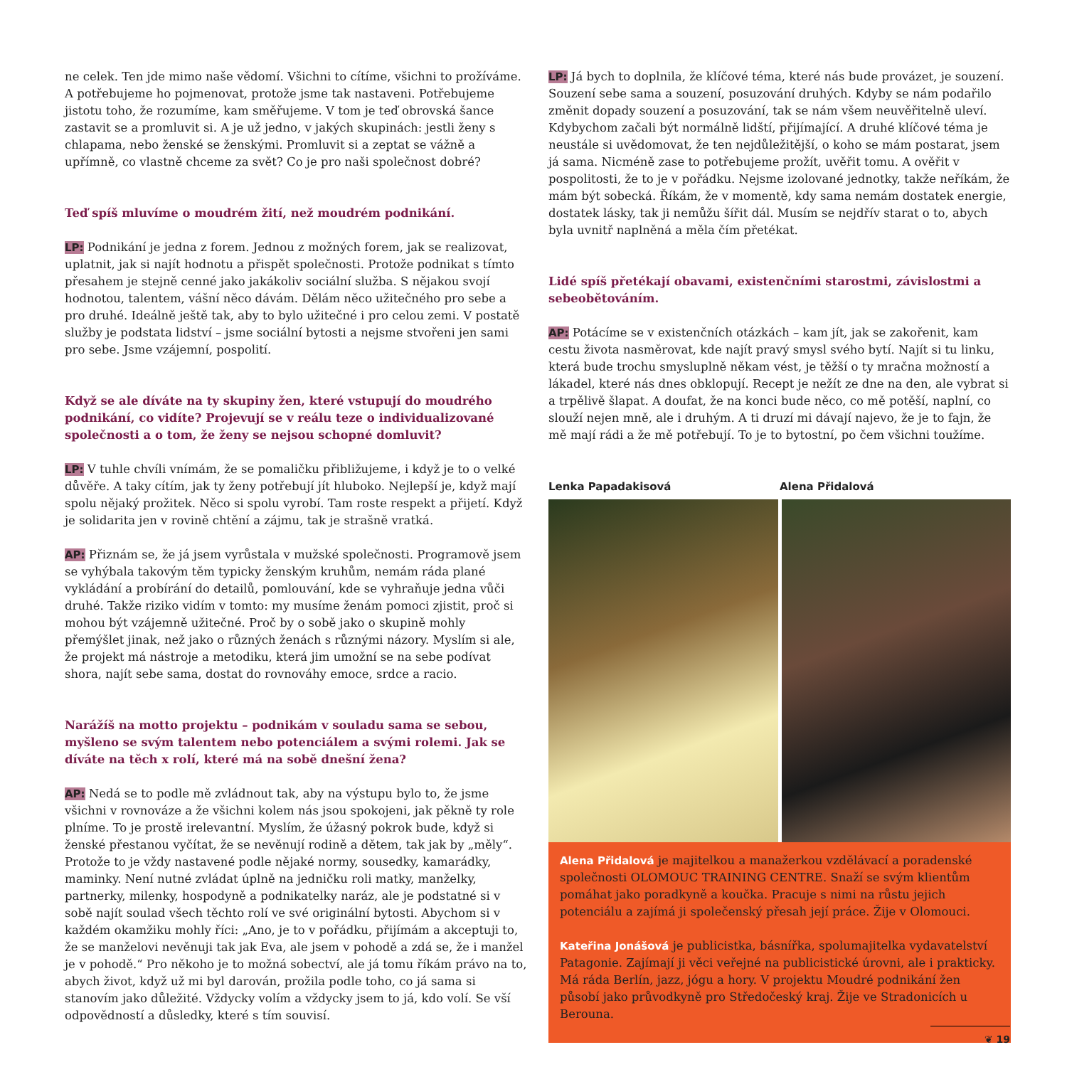ne celek. Ten jde mimo naše vědomí. Všichni to cítíme, všichni to prožíváme. A potřebujeme ho pojmenovat, protože jsme tak nastaveni. Potřebujeme jistotu toho, že rozumíme, kam směřujeme. V tom je teď obrovská šance zastavit se a promluvit si. A je už jedno, v jakých skupinách: jestli ženy s chlapama, nebo ženské se ženskými. Promluvit si a zeptat se vážně a upřímně, co vlastně chceme za svět? Co je pro naši společnost dobré?
Teď spíš mluvíme o moudrém žití, než moudrém podnikání.
LP: Podnikání je jedna z forem. Jednou z možných forem, jak se realizovat, uplatnit, jak si najít hodnotu a přispět společnosti. Protože podnikat s tímto přesahem je stejně cenné jako jakákoliv sociální služba. S nějakou svojí hodnotou, talentem, vášní něco dávám. Dělám něco užitečného pro sebe a pro druhé. Ideálně ještě tak, aby to bylo užitečné i pro celou zemi. V postatě služby je podstata lidství – jsme sociální bytosti a nejsme stvořeni jen sami pro sebe. Jsme vzájemní, pospolití.
Když se ale díváte na ty skupiny žen, které vstupují do moudrého podnikání, co vidíte? Projevují se v reálu teze o individualizované společnosti a o tom, že ženy se nejsou schopné domluvit?
LP: V tuhle chvíli vnímám, že se pomaličku přibližujeme, i když je to o velké důvěře. A taky cítím, jak ty ženy potřebují jít hluboko. Nejlepší je, když mají spolu nějaký prožitek. Něco si spolu vyrobí. Tam roste respekt a přijetí. Když je solidarita jen v rovině chtění a zájmu, tak je strašně vratká.
AP: Přiznám se, že já jsem vyrůstala v mužské společnosti. Programově jsem se vyhýbala takovým těm typicky ženským kruhům, nemám ráda plané vykládání a probírání do detailů, pomlouvání, kde se vyhraňuje jedna vůči druhé. Takže riziko vidím v tomto: my musíme ženám pomoci zjistit, proč si mohou být vzájemně užitečné. Proč by o sobě jako o skupině mohly přemýšlet jinak, než jako o různých ženách s různými názory. Myslím si ale, že projekt má nástroje a metodiku, která jim umožní se na sebe podívat shora, najít sebe sama, dostat do rovnováhy emoce, srdce a racio.
Narážíš na motto projektu – podnikám v souladu sama se sebou, myšleno se svým talentem nebo potenciálem a svými rolemi. Jak se díváte na těch x rolí, které má na sobě dnešní žena?
AP: Nedá se to podle mě zvládnout tak, aby na výstupu bylo to, že jsme všichni v rovnováze a že všichni kolem nás jsou spokojeni, jak pěkně ty role plníme. To je prostě irelevantní. Myslím, že úžasný pokrok bude, když si ženské přestanou vyčítat, že se nevěnují rodině a dětem, tak jak by „měly“. Protože to je vždy nastavené podle nějaké normy, sousedky, kamarádky, maminky. Není nutné zvládat úplně na jedničku roli matky, manželky, partnerky, milenky, hospodyně a podnikatelky naráz, ale je podstatné si v sobě najít soulad všech těchto rolí ve své originální bytosti. Abychom si v každém okamžiku mohly říci: „Ano, je to v pořádku, přijímám a akceptuji to, že se manželovi nevěnuji tak jak Eva, ale jsem v pohodě a zdá se, že i manžel je v pohodě.“ Pro někoho je to možná sobectví, ale já tomu říkám právo na to, abych život, když už mi byl darován, prožila podle toho, co já sama si stanovím jako důležité. Vždycky volím a vždycky jsem to já, kdo volí. Se vší odpovědností a důsledky, které s tím souvisí.
LP: Já bych to doplnila, že klíčové téma, které nás bude provázet, je souzení. Souzení sebe sama a souzení, posuzování druhých. Kdyby se nám podařilo změnit dopady souzení a posuzování, tak se nám všem neuvěřitelně uleví. Kdybychom začali být normálně lidští, přijímající. A druhé klíčové téma je neustále si uvědomovat, že ten nejdůležitější, o koho se mám postarat, jsem já sama. Nicméně zase to potřebujeme prožít, uvěřit tomu. A ověřit v pospolitosti, že to je v pořádku. Nejsme izolované jednotky, takže neříkám, že mám být sobecká. Říkám, že v momentě, kdy sama nemám dostatek energie, dostatek lásky, tak ji nemůžu šířit dál. Musím se nejdřív starat o to, abych byla uvnitř naplněná a měla čím přetékat.
Lidé spíš přetékají obavami, existenčními starostmi, závislostmi a sebeobětováním.
AP: Potácíme se v existenčních otázkách – kam jít, jak se zakořenit, kam cestu života nasměrovat, kde najít pravý smysl svého bytí. Najít si tu linku, která bude trochu smysluplně někam vést, je těžší o ty mračna možností a lákadel, které nás dnes obklopují. Recept je nežít ze dne na den, ale vybrat si a trpělivě šlapat. A doufat, že na konci bude něco, co mě potěší, naplní, co slouží nejen mně, ale i druhým. A ti druzí mi dávají najevo, že je to fajn, že mě mají rádi a že mě potřebují. To je to bytostní, po čem všichni toužíme.
Lenka Papadakisová Alena Přidalová
Alena Přidalová je majitelkou a manažerkou vzdělávací a poradenské společnosti OLOMOUC TRAINING CENTRE. Snaží se svým klientům pomáhat jako poradkyně a koučka. Pracuje s nimi na růstu jejich potenciálu a zajímá ji společenský přesah její práce. Žije v Olomouci.
Kateřina Jonášová je publicistka, básnířka, spolumajitelka vydavatelství Patagonie. Zajímají ji věci veřejné na publicistické úrovni, ale i prakticky. Má ráda Berlín, jazz, jógu a hory. V projektu Moudré podnikání žen působí jako průvodkyně pro Středočeský kraj. Žije ve Stradonicích u Berouna.
❦ 19